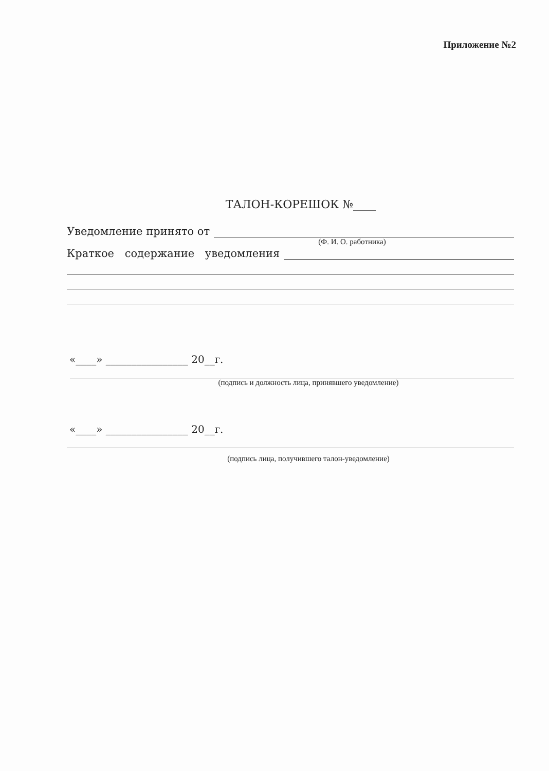Приложение №2
ТАЛОН-КОРЕШОК №____
Уведомление принято от
(Ф. И. О. работника)
Краткое содержание уведомления
«____» ________________ 20__г.
(подпись и должность лица, принявшего уведомление)
«____» ________________ 20__г.
(подпись лица, получившего талон-уведомление)